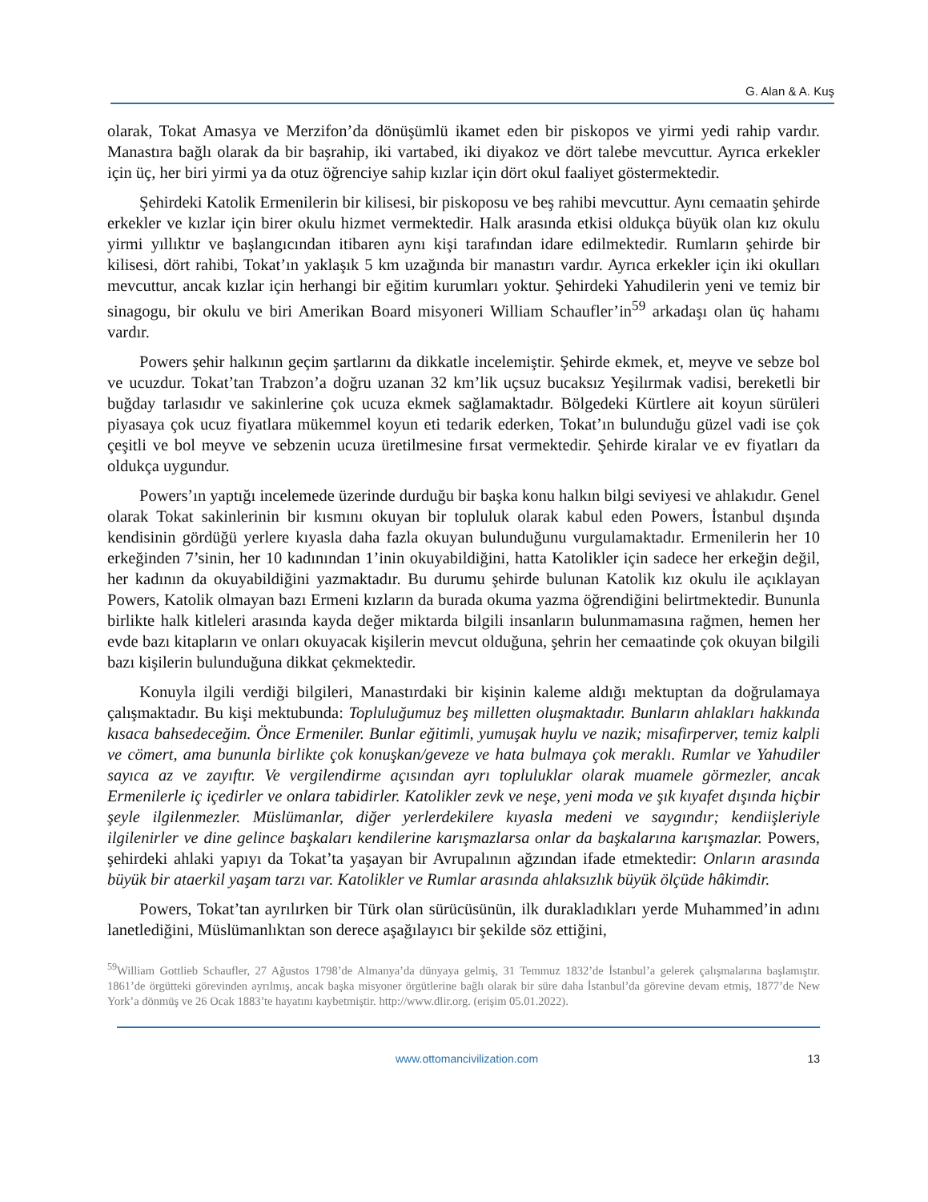G. Alan & A. Kuş
olarak, Tokat Amasya ve Merzifon’da dönüşümlü ikamet eden bir piskopos ve yirmi yedi rahip vardır. Manastıra bağlı olarak da bir başrahip, iki vartabed, iki diyakoz ve dört talebe mevcuttur. Ayrıca erkekler için üç, her biri yirmi ya da otuz öğrenciye sahip kızlar için dört okul faaliyet göstermektedir.
Şehirdeki Katolik Ermenilerin bir kilisesi, bir piskoposu ve beş rahibi mevcuttur. Aynı cemaatin şehirde erkekler ve kızlar için birer okulu hizmet vermektedir. Halk arasında etkisi oldukça büyük olan kız okulu yirmi yıllıktır ve başlangıcından itibaren aynı kişi tarafından idare edilmektedir. Rumların şehirde bir kilisesi, dört rahibi, Tokat’ın yaklaşık 5 km uzağında bir manastırı vardır. Ayrıca erkekler için iki okulları mevcuttur, ancak kızlar için herhangi bir eğitim kurumları yoktur. Şehirdeki Yahudilerin yeni ve temiz bir sinagogu, bir okulu ve biri Amerikan Board misyoneri William Schaufler’in<sup>59</sup> arkadaşı olan üç hahamı vardır.
Powers şehir halkının geçim şartlarını da dikkatle incelemiştir. Şehirde ekmek, et, meyve ve sebze bol ve ucuzdur. Tokat’tan Trabzon’a doğru uzanan 32 km’lik uçsuz bucaksız Yeşilırmak vadisi, bereketli bir buğday tarlasıdır ve sakinlerine çok ucuza ekmek sağlamaktadır. Bölgedeki Kürtlere ait koyun sürüleri piyasaya çok ucuz fiyatlara mükemmel koyun eti tedarik ederken, Tokat’ın bulunduğu güzel vadi ise çok çeşitli ve bol meyve ve sebzenin ucuza üretilmesine fırsat vermektedir. Şehirde kiralar ve ev fiyatları da oldukça uygundur.
Powers’ın yaptığı incelemede üzerinde durduğu bir başka konu halkın bilgi seviyesi ve ahlakıdır. Genel olarak Tokat sakinlerinin bir kısmını okuyan bir topluluk olarak kabul eden Powers, İstanbul dışında kendisinin gördüğü yerlere kıyasla daha fazla okuyan bulunduğunu vurgulamaktadır. Ermenilerin her 10 erkeğinden 7’sinin, her 10 kadınından 1’inin okuyabildiğini, hatta Katolikler için sadece her erkeğin değil, her kadının da okuyabildiğini yazmaktadır. Bu durumu şehirde bulunan Katolik kız okulu ile açıklayan Powers, Katolik olmayan bazı Ermeni kızların da burada okuma yazma öğrendiğini belirtmektedir. Bununla birlikte halk kitleleri arasında kayda değer miktarda bilgili insanların bulunmamasına rağmen, hemen her evde bazı kitapların ve onları okuyacak kişilerin mevcut olduğuna, şehrin her cemaatinde çok okuyan bilgili bazı kişilerin bulunduğuna dikkat çekmektedir.
Konuyla ilgili verdiği bilgileri, Manastırdaki bir kişinin kaleme aldığı mektuptan da doğrulamaya çalışmaktadır. Bu kişi mektubunda: Topluluğumuz beş milletten oluşmaktadır. Bunların ahlakları hakkında kısaca bahsedeceğim. Önce Ermeniler. Bunlar eğitimli, yumuşak huylu ve nazik; misafirperver, temiz kalpli ve cömert, ama bununla birlikte çok konuşkan/geveze ve hata bulmaya çok meraklı. Rumlar ve Yahudiler sayıca az ve zayıftır. Ve vergilendirme açısından ayrı topluluklar olarak muamele görmezler, ancak Ermenilerle iç içedirler ve onlara tabidirler. Katolikler zevk ve neşe, yeni moda ve şık kıyafet dışında hiçbir şeyle ilgilenmezler. Müslümanlar, diğer yerlerdekilere kıyasla medeni ve saygındır; kendiişleriyle ilgilenirler ve dine gelince başkaları kendilerine karışmazlarsa onlar da başkalarına karışmazlar. Powers, şehirdeki ahlaki yapıyı da Tokat’ta yaşayan bir Avrupalının ağzından ifade etmektedir: Onların arasında büyük bir ataerkil yaşam tarzı var. Katolikler ve Rumlar arasında ahlaksızlık büyük ölçüde hâkimdir.
Powers, Tokat’tan ayrılırken bir Türk olan sürücüsünün, ilk durakladıkları yerde Muhammed’in adını lanetlediğini, Müslümanlıktan son derece aşağılayıcı bir şekilde söz ettiğini,
<sup>59</sup> William Gottlieb Schaufler, 27 Ağustos 1798’de Almanya’da dünyaya gelmiş, 31 Temmuz 1832’de İstanbul’a gelerek çalışmalarına başlamıştır. 1861’de örgütteki görevinden ayrılmış, ancak başka misyoner örgütlerine bağlı olarak bir süre daha İstanbul’da görevine devam etmiş, 1877’de New York’a dönmüş ve 26 Ocak 1883’te hayatını kaybetmiştir. http://www.dlir.org. (erişim 05.01.2022).
www.ottomancivilization.com 13